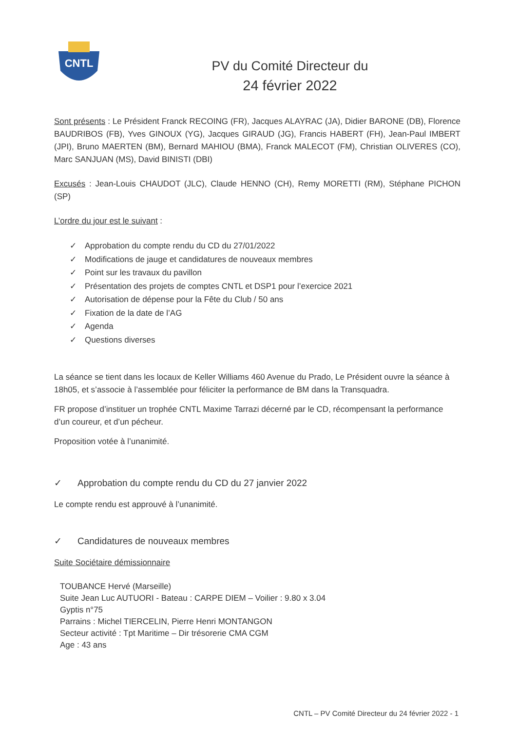CNTL
PV du Comité Directeur du
24 février 2022
Sont présents : Le Président Franck RECOING (FR), Jacques ALAYRAC (JA), Didier BARONE (DB), Florence BAUDRIBOS (FB), Yves GINOUX (YG), Jacques GIRAUD (JG), Francis HABERT (FH), Jean-Paul IMBERT (JPI), Bruno MAERTEN (BM), Bernard MAHIOU (BMA), Franck MALECOT (FM), Christian OLIVERES (CO), Marc SANJUAN (MS), David BINISTI (DBI)
Excusés : Jean-Louis CHAUDOT (JLC), Claude HENNO (CH), Remy MORETTI (RM), Stéphane PICHON (SP)
L’ordre du jour est le suivant :
✓ Approbation du compte rendu du CD du 27/01/2022
✓ Modifications de jauge et candidatures de nouveaux membres
✓ Point sur les travaux du pavillon
✓ Présentation des projets de comptes CNTL et DSP1 pour l’exercice 2021
✓ Autorisation de dépense pour la Fête du Club / 50 ans
✓ Fixation de la date de l’AG
✓ Agenda
✓ Questions diverses
La séance se tient dans les locaux de Keller Williams 460 Avenue du Prado, Le Président ouvre la séance à 18h05, et s’associe à l’assemblée pour féliciter la performance de BM dans la Transquadra.
FR propose d’instituer un trophée CNTL Maxime Tarrazi décerné par le CD, récompensant la performance d’un coureur, et d’un pécheur.
Proposition votée à l’unanimité.
✓ Approbation du compte rendu du CD du 27 janvier 2022
Le compte rendu est approuvé à l’unanimité.
✓ Candidatures de nouveaux membres
Suite Sociétaire démissionnaire
TOUBANCE Hervé (Marseille)
Suite Jean Luc AUTUORI - Bateau : CARPE DIEM – Voilier : 9.80 x 3.04
Gyptis n°75
Parrains : Michel TIERCELIN, Pierre Henri MONTANGON
Secteur activité : Tpt Maritime – Dir trésorerie CMA CGM
Age : 43 ans
CNTL – PV Comité Directeur du 24 février 2022 - 1